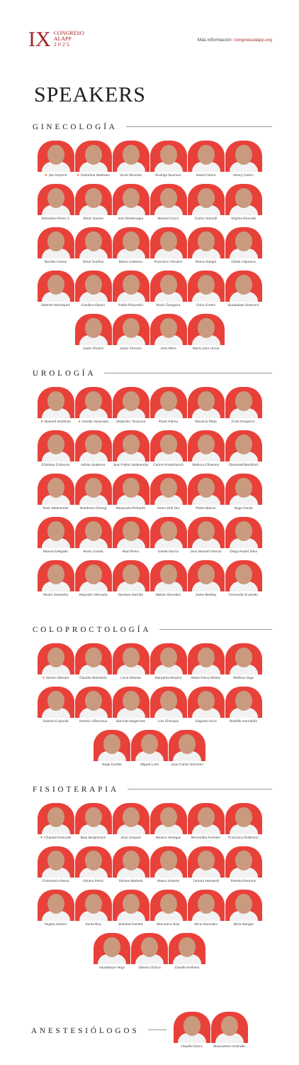IX
CONGRESO
ALAPP
2 0 2 5
Más información: congresoalapp.org
SPEAKERS
GINECOLOGÍA
★ Jan Deprest
★ Catherine Mathews
Victor Miranda
Rodrigo Guzman
David Cohen
Henry Castro
Sebastian Perez J.
Abner Santos
Iván Montenegro
Maricel Zocco
Carlos Sarsotti
Virginia Roncatti
Nucelio Lemos
Omar Dueñas
Marta Ledesma
Francisco Vizcaino
Ileana Sanger
Edwin Llajaruna
Valentín Manriquez
Carolina Opazo
Pablo Piacentini
Rocio Zaragoza
Edna Cortes
Guadalupe Guerrero
Javier Pizarro
Javier Ferreiro
Jose Mera
Maria Jose Urzua
UROLOGÍA
★ Howard Goldman
★ Sandip Vasavada
Alejandro Tarazona
Paulo Palma
Mauricio Plata
Ervin Konjancic
Christian Cobreros
Adrián Gutierrez
Juan Pablo Valdevenito
Carlos Finsterbusch
Melissa Cifuentes
Cleveland Beckford
Raul Valdevenito
Humberto Chiang
Merycarla Pichardo
Arturo Dell Oro
Pedro Blasco
Hugo Davila
Manuel Delgado
Rocio Zavala
Raul Perez
Daniel Garcia
Jose Manuel Viveros
Diego Paciel Silva
Alvaro Saavedra
Alejandro Mercado
Gustavo Garrido
Matias Gonzalez
Javier Belinky
Fernando Craviotto
COLOPROCTOLOGÍA
★ Steven Waxner
Claudio Wainstein
Lucia Oliveira
Margarita Murphy
Maria Elena Molina
Melissa Vega
Daniela Espinola
Antonio Villanueva
Gonzalo Hagerman
Luis Chiroque
Edgardo Arcia
Rodolfo Avendaño
Hugo Cuellar
Miguel Lumi
Juan Carlos Sánchez
FISIOTERAPIA
★ Chantal Dumoulin
Bary Berghmans
Jean Soupart
Monica Venegas
Bernardita Fuentes
Francisca Robinson
Constanza Alvear
Viviana Perez
Simone Bothelo
Maura Seleme
Tamara Harwardt
Pamela Romano
Angela Gomez
Sonia Roa
Soledad Daniels
Macarena Sola
Alicia Gonzalez
Silvia Manger
Guadalupe Vega
Silvana Ochoa
Claudia Arellano
ANESTESIÓLOGOS
Claudio Fierro
Maricarmen Andrade